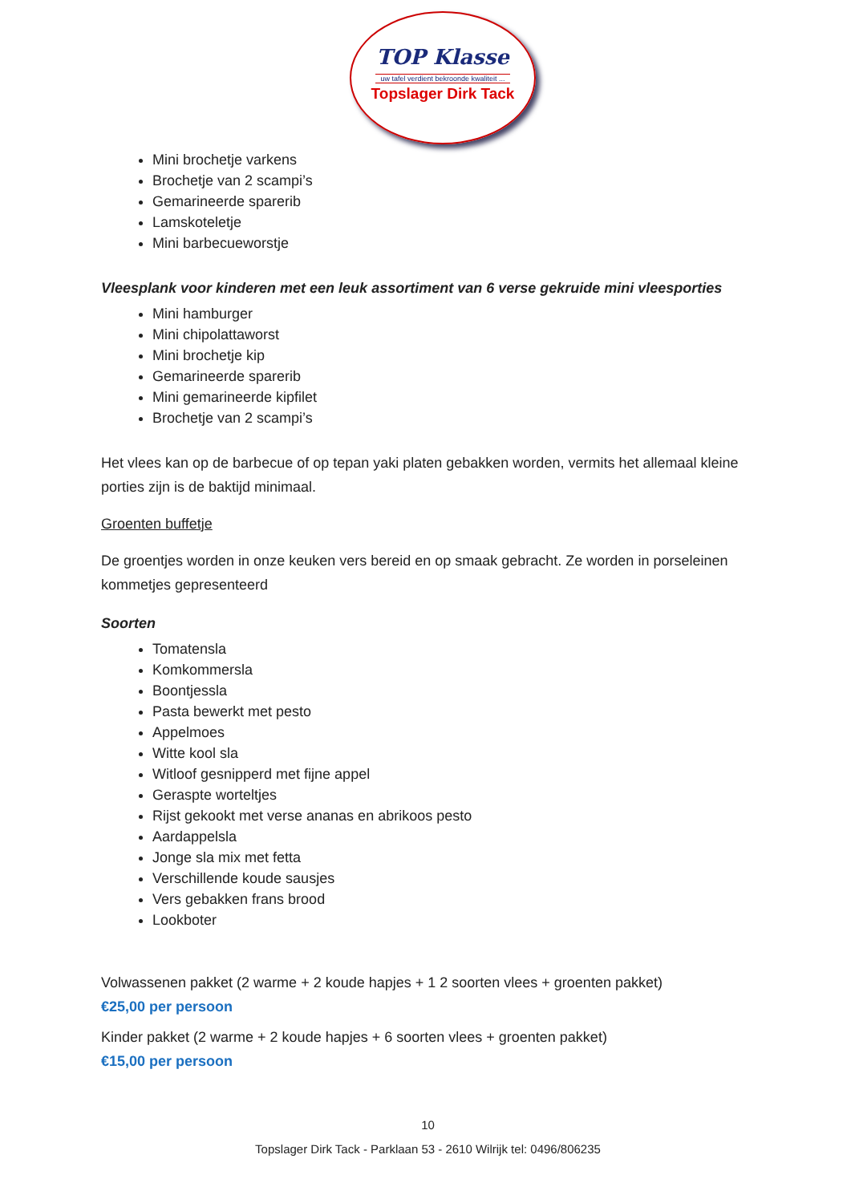TOP Klasse
uw tafel verdient bekroonde kwaliteit ...
Topslager Dirk Tack
Mini brochetje varkens
Brochetje van 2 scampi’s
Gemarineerde sparerib
Lamskoteletje
Mini barbecueworstje
Vleesplank voor kinderen met een leuk assortiment van 6 verse gekruide mini vleesporties
Mini hamburger
Mini chipolattaworst
Mini brochetje kip
Gemarineerde sparerib
Mini gemarineerde kipfilet
Brochetje van 2 scampi’s
Het vlees kan op de barbecue of op tepan yaki platen gebakken worden, vermits het allemaal kleine porties zijn is de baktijd minimaal.
Groenten buffetje
De groentjes worden in onze keuken vers bereid en op smaak gebracht. Ze worden in porseleinen kommetjes gepresenteerd
Soorten
Tomatensla
Komkommersla
Boontjessla
Pasta bewerkt met pesto
Appelmoes
Witte kool sla
Witloof gesnipperd met fijne appel
Geraspte worteltjes
Rijst gekookt met verse ananas en abrikoos pesto
Aardappelsla
Jonge sla mix met fetta
Verschillende koude sausjes
Vers gebakken frans brood
Lookboter
Volwassenen pakket (2 warme + 2 koude hapjes + 1 2 soorten vlees + groenten pakket)
€25,00 per persoon
Kinder pakket (2 warme + 2 koude hapjes + 6 soorten vlees + groenten pakket)
€15,00 per persoon
10
Topslager Dirk Tack - Parklaan 53 - 2610 Wilrijk tel: 0496/806235